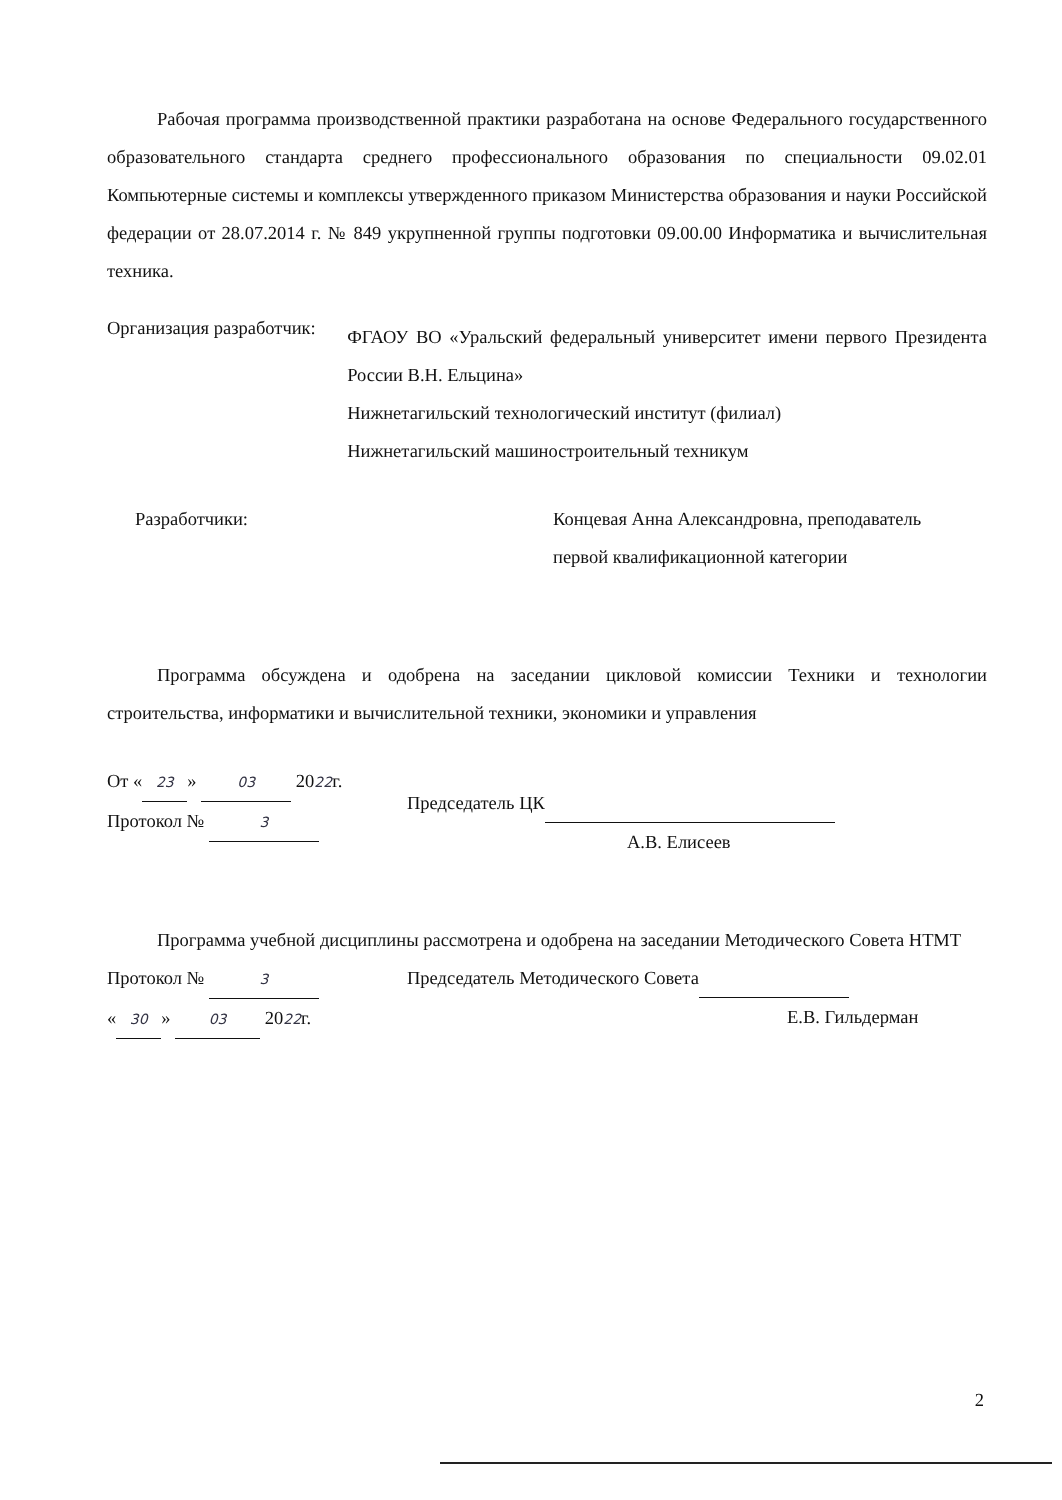Рабочая программа производственной практики разработана на основе Федерального государственного образовательного стандарта среднего профессионального образования по специальности 09.02.01 Компьютерные системы и комплексы утвержденного приказом Министерства образования и науки Российской федерации от 28.07.2014 г. № 849 укрупненной группы подготовки 09.00.00 Информатика и вычислительная техника.
Организация разработчик:
ФГАОУ ВО «Уральский федеральный университет имени первого Президента России В.Н. Ельцина»
Нижнетагильский технологический институт (филиал)
Нижнетагильский машиностроительный техникум
Разработчики: Концевая Анна Александровна, преподаватель
первой квалификационной категории
Программа обсуждена и одобрена на заседании цикловой комиссии Техники и технологии строительства, информатики и вычислительной техники, экономики и управления
От « 23 » 03 2022г.
Протокол № 3
Председатель ЦК
А.В. Елисеев
Программа учебной дисциплины рассмотрена и одобрена на заседании Методического Совета НТМТ
Протокол № 3
« 30 » 03 2022г.
Председатель Методического Совета
Е.В. Гильдерман
2